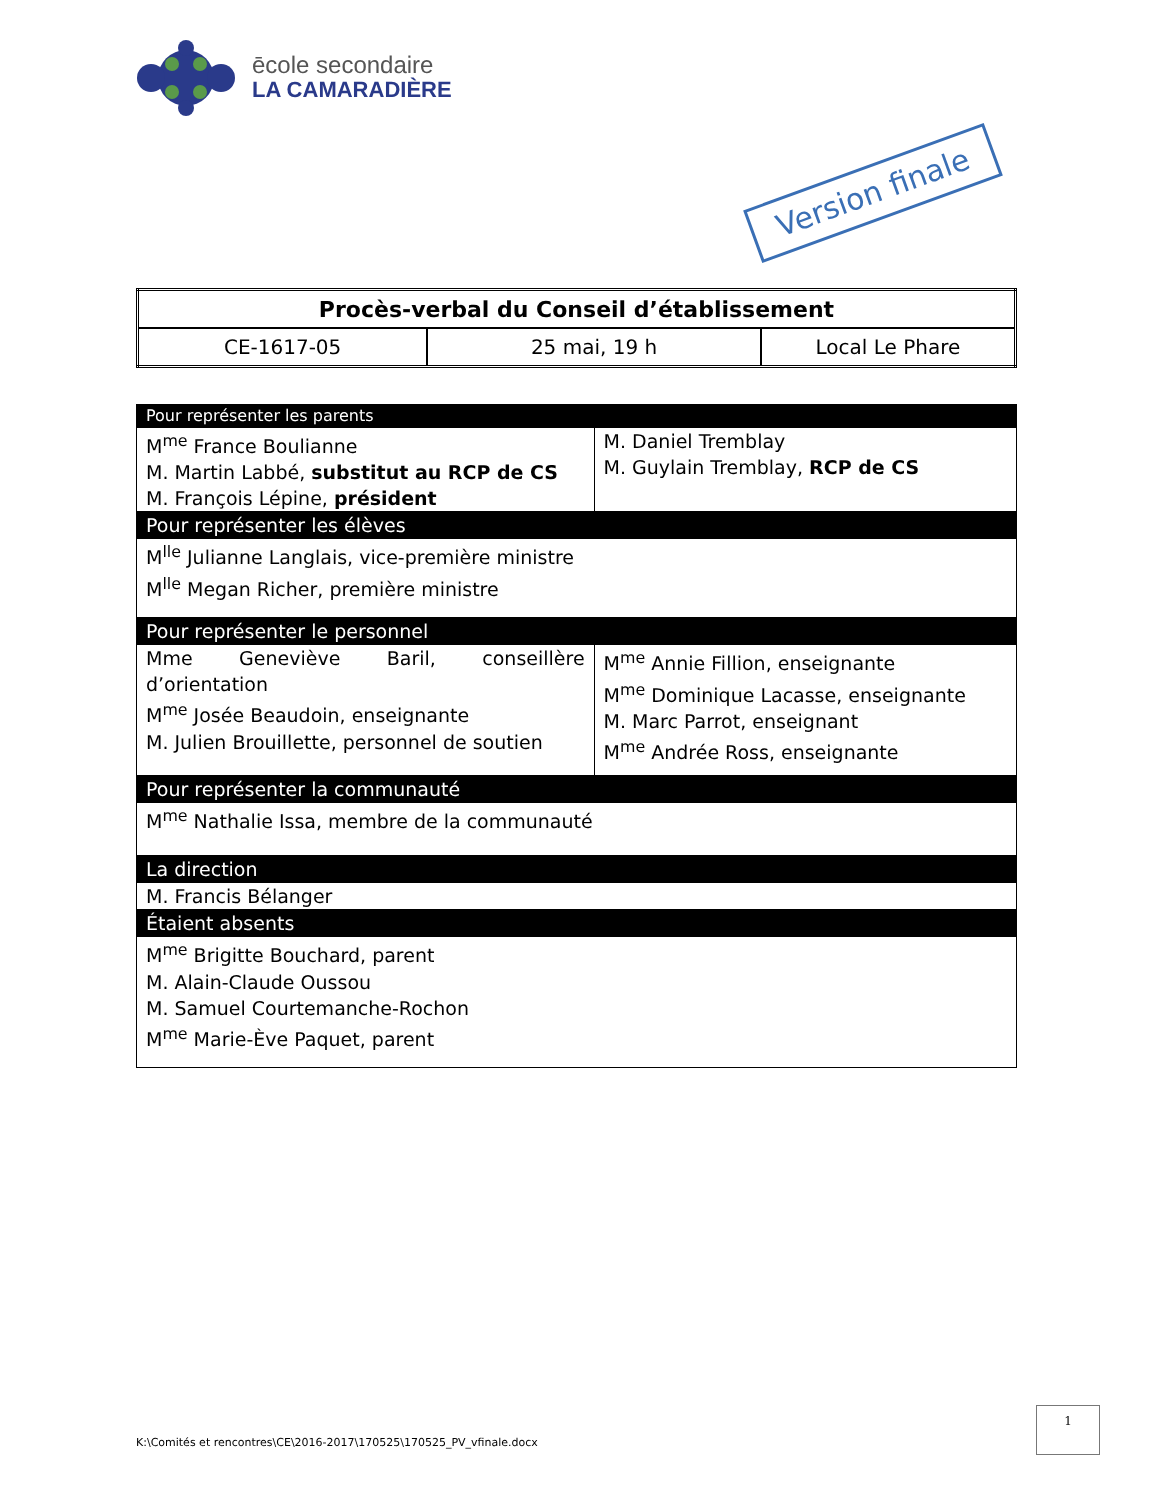ēcole secondaire
LA CAMARADIÈRE
Version finale
| Procès-verbal du Conseil d’établissement | | |
| CE-1617-05 | 25 mai, 19 h | Local Le Phare |
| Pour représenter les parents | |
| M<sup>me</sup> France Boulianne M. Martin Labbé, substitut au RCP de CS M. François Lépine, président | M. Daniel Tremblay M. Guylain Tremblay, RCP de CS |
| Pour représenter les élèves | |
| M<sup>lle</sup> Julianne Langlais, vice-première ministre M<sup>lle</sup> Megan Richer, première ministre | |
| Pour représenter le personnel | |
| Mme Geneviève Baril, conseillère d’orientation M<sup>me</sup> Josée Beaudoin, enseignante M. Julien Brouillette, personnel de soutien | M<sup>me</sup> Annie Fillion, enseignante M<sup>me</sup> Dominique Lacasse, enseignante M. Marc Parrot, enseignant M<sup>me</sup> Andrée Ross, enseignante |
| Pour représenter la communauté | |
| M<sup>me</sup> Nathalie Issa, membre de la communauté | |
| La direction | |
| M. Francis Bélanger | |
| Étaient absents | |
| M<sup>me</sup> Brigitte Bouchard, parent M. Alain-Claude Oussou M. Samuel Courtemanche-Rochon M<sup>me</sup> Marie-Ève Paquet, parent | |
1
K:\Comités et rencontres\CE\2016-2017\170525\170525_PV_vfinale.docx